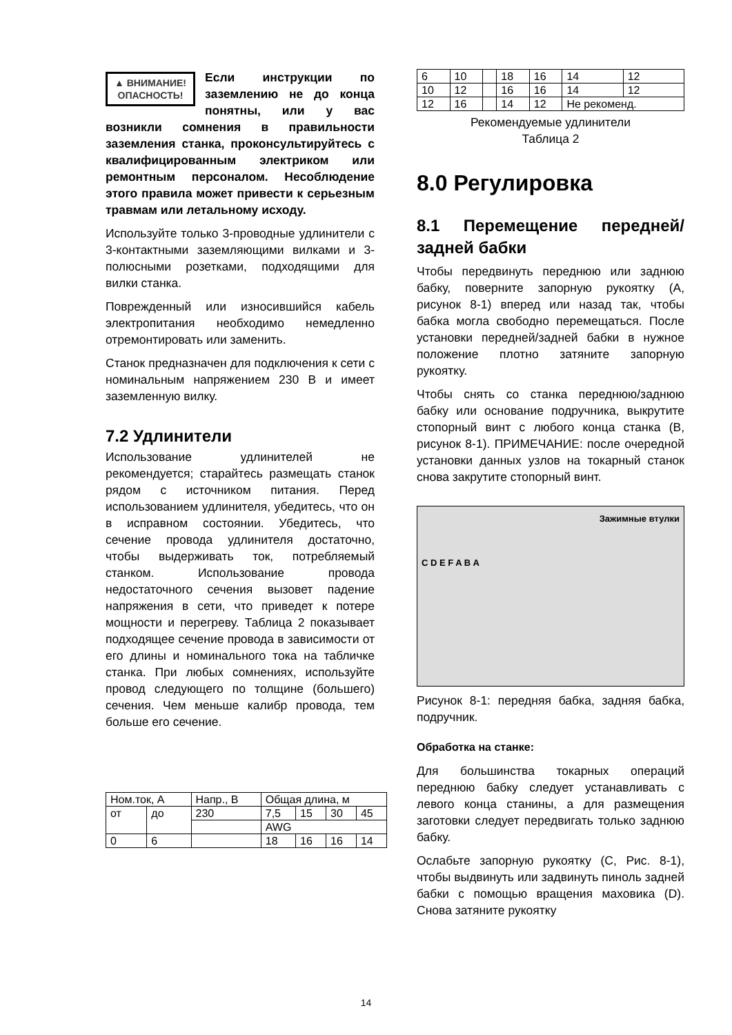▲ ВНИМАНИЕ!
ОПАСНОСТЬ!
Если инструкции по заземлению не до конца понятны, или у вас возникли сомнения в правильности заземления станка, проконсультируйтесь с квалифицированным электриком или ремонтным персоналом. Несоблюдение этого правила может привести к серьезным травмам или летальному исходу.
Используйте только 3-проводные удлинители с 3-контактными заземляющими вилками и 3-полюсными розетками, подходящими для вилки станка.
Поврежденный или износившийся кабель электропитания необходимо немедленно отремонтировать или заменить.
Станок предназначен для подключения к сети с номинальным напряжением 230 В и имеет заземленную вилку.
7.2 Удлинители
Использование удлинителей не рекомендуется; старайтесь размещать станок рядом с источником питания. Перед использованием удлинителя, убедитесь, что он в исправном состоянии. Убедитесь, что сечение провода удлинителя достаточно, чтобы выдерживать ток, потребляемый станком. Использование провода недостаточного сечения вызовет падение напряжения в сети, что приведет к потере мощности и перегреву. Таблица 2 показывает подходящее сечение провода в зависимости от его длины и номинального тока на табличке станка. При любых сомнениях, используйте провод следующего по толщине (большего) сечения. Чем меньше калибр провода, тем больше его сечение.
| Ном.ток, А | | Напр., В | Общая длина, м | | | |
| от | до | 230 | 7,5 | 15 | 30 | 45 |
| | | | AWG | | | |
| 0 | 6 | | 18 | 16 | 16 | 14 |
| 6 | 10 | | 18 | 16 | 14 | 12 |
| 10 | 12 | | 16 | 16 | 14 | 12 |
| 12 | 16 | | 14 | 12 | Не рекоменд. | |
Рекомендуемые удлинители
Таблица 2
8.0 Регулировка
8.1 Перемещение передней/задней бабки
Чтобы передвинуть переднюю или заднюю бабку, поверните запорную рукоятку (A, рисунок 8-1) вперед или назад так, чтобы бабка могла свободно перемещаться. После установки передней/задней бабки в нужное положение плотно затяните запорную рукоятку.
Чтобы снять со станка переднюю/заднюю бабку или основание подручника, выкрутите стопорный винт с любого конца станка (B, рисунок 8-1). ПРИМЕЧАНИЕ: после очередной установки данных узлов на токарный станок снова закрутите стопорный винт.
Зажимные втулки
C D E F A B A
Рисунок 8-1: передняя бабка, задняя бабка, подручник.
Обработка на станке:
Для большинства токарных операций переднюю бабку следует устанавливать с левого конца станины, а для размещения заготовки следует передвигать только заднюю бабку.
Ослабьте запорную рукоятку (C, Рис. 8-1), чтобы выдвинуть или задвинуть пиноль задней бабки с помощью вращения маховика (D). Снова затяните рукоятку
14